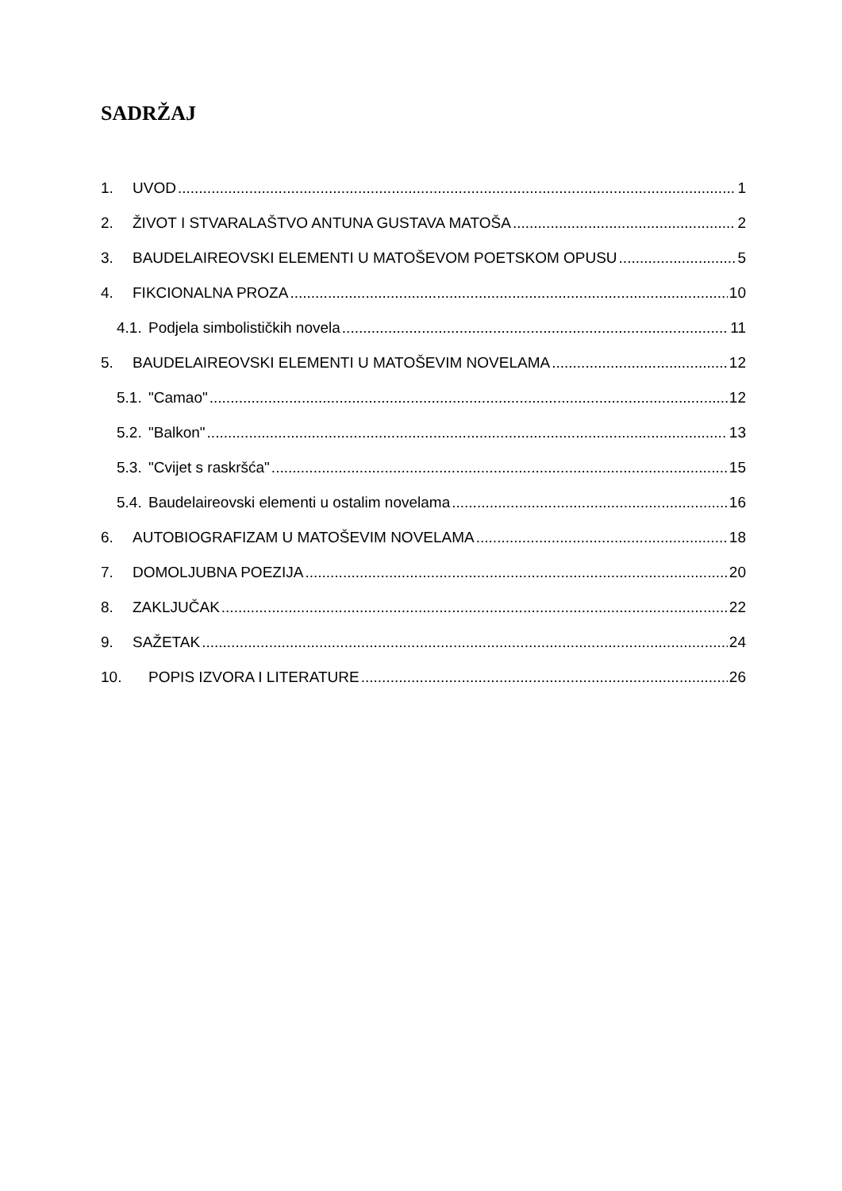SADRŽAJ
1. UVOD 1
2. ŽIVOT I STVARALAŠTVO ANTUNA GUSTAVA MATOŠA 2
3. BAUDELAIREOVSKI ELEMENTI U MATOŠEVOM POETSKOM OPUSU 5
4. FIKCIONALNA PROZA 10
4.1. Podjela simbolističkih novela 11
5. BAUDELAIREOVSKI ELEMENTI U MATOŠEVIM NOVELAMA 12
5.1. "Camao" 12
5.2. "Balkon" 13
5.3. "Cvijet s raskršća" 15
5.4. Baudelaireovski elementi u ostalim novelama 16
6. AUTOBIOGRAFIZAM U MATOŠEVIM NOVELAMA 18
7. DOMOLJUBNA POEZIJA 20
8. ZAKLJUČAK 22
9. SAŽETAK 24
10. POPIS IZVORA I LITERATURE 26